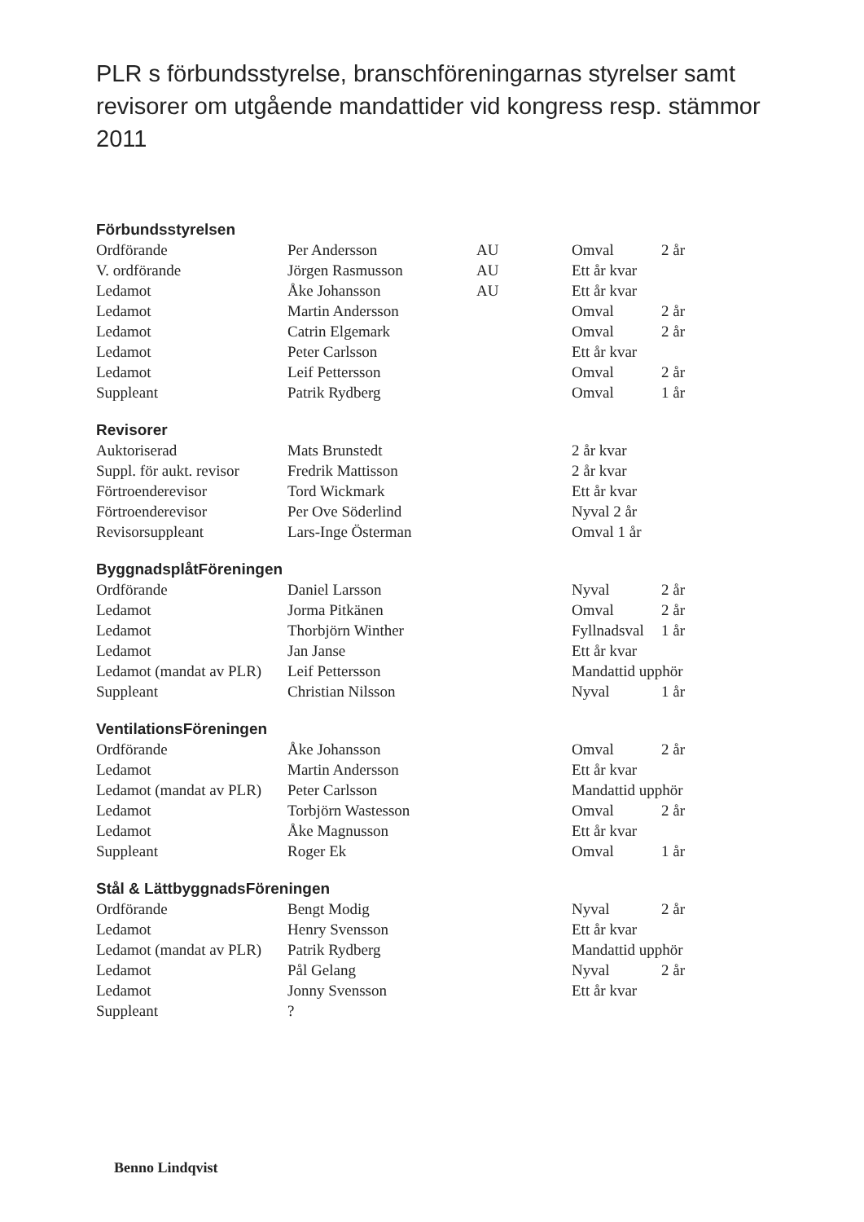PLR s förbundsstyrelse, branschföreningarnas styrelser samt revisorer om utgående mandattider vid kongress resp. stämmor 2011
Förbundsstyrelsen
| Ordförande | Per Andersson | AU | Omval | 2 år |
| V. ordförande | Jörgen Rasmusson | AU | Ett år kvar | |
| Ledamot | Åke Johansson | AU | Ett år kvar | |
| Ledamot | Martin Andersson | | Omval | 2 år |
| Ledamot | Catrin Elgemark | | Omval | 2 år |
| Ledamot | Peter Carlsson | | Ett år kvar | |
| Ledamot | Leif Pettersson | | Omval | 2 år |
| Suppleant | Patrik Rydberg | | Omval | 1 år |
Revisorer
| Auktoriserad | Mats Brunstedt | | 2 år kvar | |
| Suppl. för aukt. revisor | Fredrik Mattisson | | 2 år kvar | |
| Förtroenderevisor | Tord Wickmark | | Ett år kvar | |
| Förtroenderevisor | Per Ove Söderlind | | Nyval 2 år | |
| Revisorsuppleant | Lars-Inge Österman | | Omval 1 år | |
ByggnadsplåtFöreningen
| Ordförande | Daniel Larsson | | Nyval | 2 år |
| Ledamot | Jorma Pitkänen | | Omval | 2 år |
| Ledamot | Thorbjörn Winther | | Fyllnadsval | 1 år |
| Ledamot | Jan Janse | | Ett år kvar | |
| Ledamot (mandat av PLR) | Leif Pettersson | | Mandattid upphör | |
| Suppleant | Christian Nilsson | | Nyval | 1 år |
VentilationsFöreningen
| Ordförande | Åke Johansson | | Omval | 2 år |
| Ledamot | Martin Andersson | | Ett år kvar | |
| Ledamot (mandat av PLR) | Peter Carlsson | | Mandattid upphör | |
| Ledamot | Torbjörn Wastesson | | Omval | 2 år |
| Ledamot | Åke Magnusson | | Ett år kvar | |
| Suppleant | Roger Ek | | Omval | 1 år |
Stål & LättbyggnadsFöreningen
| Ordförande | Bengt Modig | | Nyval | 2 år |
| Ledamot | Henry Svensson | | Ett år kvar | |
| Ledamot (mandat av PLR) | Patrik Rydberg | | Mandattid upphör | |
| Ledamot | Pål Gelang | | Nyval | 2 år |
| Ledamot | Jonny Svensson | | Ett år kvar | |
| Suppleant | ? | | | |
Benno Lindqvist